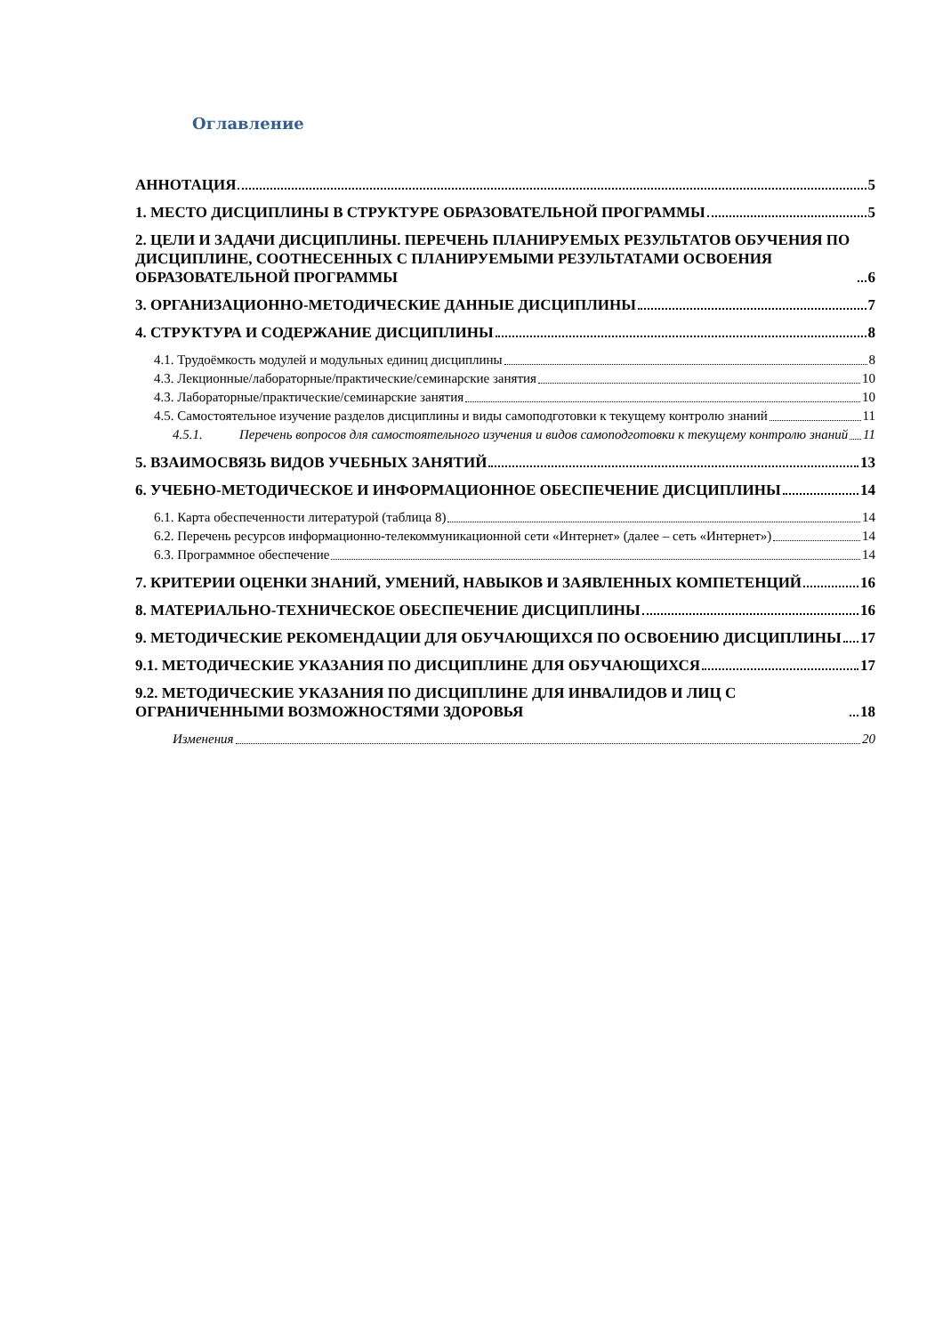Оглавление
АННОТАЦИЯ 5
1. МЕСТО ДИСЦИПЛИНЫ В СТРУКТУРЕ ОБРАЗОВАТЕЛЬНОЙ ПРОГРАММЫ 5
2. ЦЕЛИ И ЗАДАЧИ ДИСЦИПЛИНЫ. ПЕРЕЧЕНЬ ПЛАНИРУЕМЫХ РЕЗУЛЬТАТОВ ОБУЧЕНИЯ ПО ДИСЦИПЛИНЕ, СООТНЕСЕННЫХ С ПЛАНИРУЕМЫМИ РЕЗУЛЬТАТАМИ ОСВОЕНИЯ ОБРАЗОВАТЕЛЬНОЙ ПРОГРАММЫ 6
3. ОРГАНИЗАЦИОННО-МЕТОДИЧЕСКИЕ ДАННЫЕ ДИСЦИПЛИНЫ 7
4. СТРУКТУРА И СОДЕРЖАНИЕ ДИСЦИПЛИНЫ 8
4.1. Трудоёмкость модулей и модульных единиц дисциплины 8
4.3. Лекционные/лабораторные/практические/семинарские занятия 10
4.3. Лабораторные/практические/семинарские занятия 10
4.5. Самостоятельное изучение разделов дисциплины и виды самоподготовки к текущему контролю знаний 11
4.5.1. Перечень вопросов для самостоятельного изучения и видов самоподготовки к текущему контролю знаний 11
5. ВЗАИМОСВЯЗЬ ВИДОВ УЧЕБНЫХ ЗАНЯТИЙ 13
6. УЧЕБНО-МЕТОДИЧЕСКОЕ И ИНФОРМАЦИОННОЕ ОБЕСПЕЧЕНИЕ ДИСЦИПЛИНЫ 14
6.1. Карта обеспеченности литературой (таблица 8) 14
6.2. Перечень ресурсов информационно-телекоммуникационной сети «Интернет» (далее – сеть «Интернет») 14
6.3. Программное обеспечение 14
7. КРИТЕРИИ ОЦЕНКИ ЗНАНИЙ, УМЕНИЙ, НАВЫКОВ И ЗАЯВЛЕННЫХ КОМПЕТЕНЦИЙ 16
8. МАТЕРИАЛЬНО-ТЕХНИЧЕСКОЕ ОБЕСПЕЧЕНИЕ ДИСЦИПЛИНЫ 16
9. МЕТОДИЧЕСКИЕ РЕКОМЕНДАЦИИ ДЛЯ ОБУЧАЮЩИХСЯ ПО ОСВОЕНИЮ ДИСЦИПЛИНЫ 17
9.1. МЕТОДИЧЕСКИЕ УКАЗАНИЯ ПО ДИСЦИПЛИНЕ ДЛЯ ОБУЧАЮЩИХСЯ 17
9.2. МЕТОДИЧЕСКИЕ УКАЗАНИЯ ПО ДИСЦИПЛИНЕ ДЛЯ ИНВАЛИДОВ И ЛИЦ С ОГРАНИЧЕННЫМИ ВОЗМОЖНОСТЯМИ ЗДОРОВЬЯ 18
Изменения 20